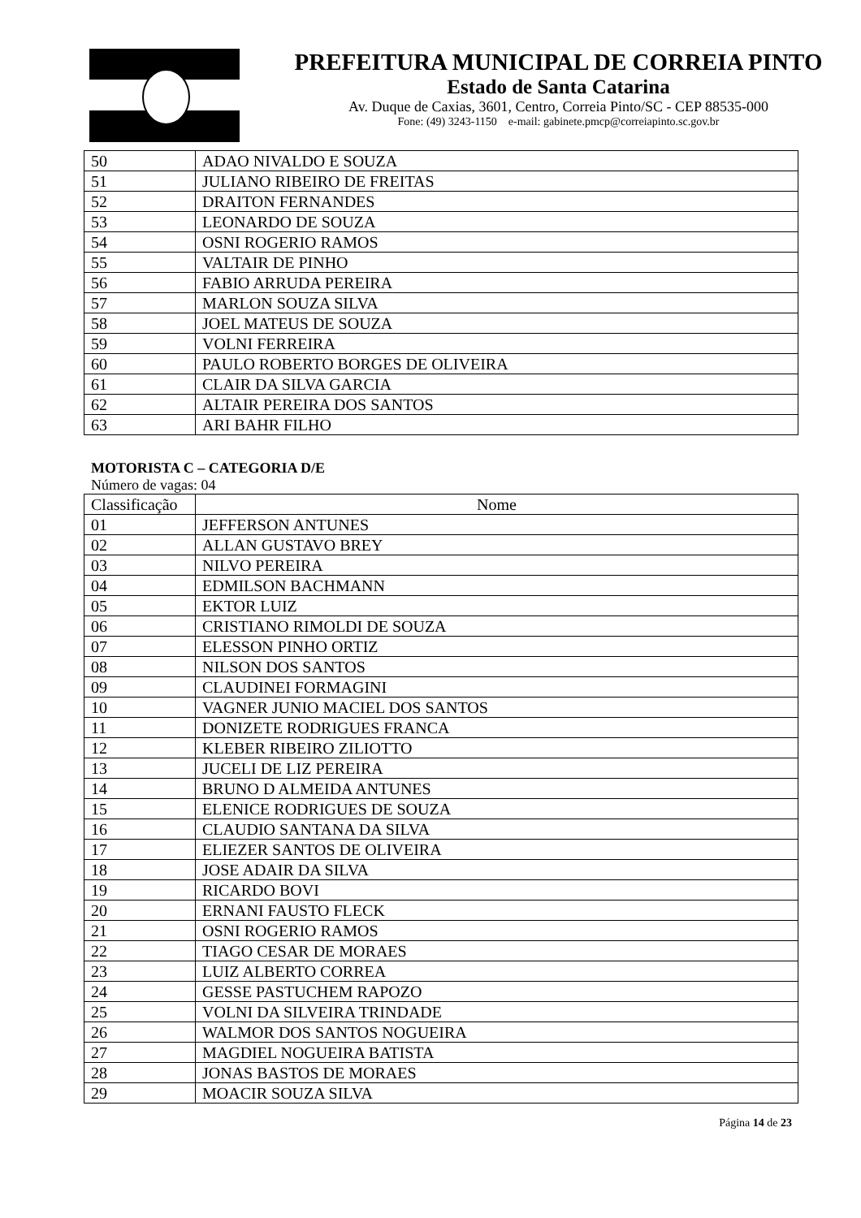PREFEITURA MUNICIPAL DE CORREIA PINTO
Estado de Santa Catarina
Av. Duque de Caxias, 3601, Centro, Correia Pinto/SC - CEP 88535-000
Fone: (49) 3243-1150 e-mail: gabinete.pmcp@correiapinto.sc.gov.br
| 50 | ADAO NIVALDO E SOUZA |
| 51 | JULIANO RIBEIRO DE FREITAS |
| 52 | DRAITON FERNANDES |
| 53 | LEONARDO DE SOUZA |
| 54 | OSNI ROGERIO RAMOS |
| 55 | VALTAIR DE PINHO |
| 56 | FABIO ARRUDA PEREIRA |
| 57 | MARLON SOUZA SILVA |
| 58 | JOEL MATEUS DE SOUZA |
| 59 | VOLNI FERREIRA |
| 60 | PAULO ROBERTO BORGES DE OLIVEIRA |
| 61 | CLAIR DA SILVA GARCIA |
| 62 | ALTAIR PEREIRA DOS SANTOS |
| 63 | ARI BAHR FILHO |
MOTORISTA C – CATEGORIA D/E
Número de vagas: 04
| Classificação | Nome |
| --- | --- |
| 01 | JEFFERSON ANTUNES |
| 02 | ALLAN GUSTAVO BREY |
| 03 | NILVO PEREIRA |
| 04 | EDMILSON BACHMANN |
| 05 | EKTOR LUIZ |
| 06 | CRISTIANO RIMOLDI DE SOUZA |
| 07 | ELESSON PINHO ORTIZ |
| 08 | NILSON DOS SANTOS |
| 09 | CLAUDINEI FORMAGINI |
| 10 | VAGNER JUNIO MACIEL DOS SANTOS |
| 11 | DONIZETE RODRIGUES FRANCA |
| 12 | KLEBER RIBEIRO ZILIOTTO |
| 13 | JUCELI DE LIZ PEREIRA |
| 14 | BRUNO D ALMEIDA ANTUNES |
| 15 | ELENICE RODRIGUES DE SOUZA |
| 16 | CLAUDIO SANTANA DA SILVA |
| 17 | ELIEZER SANTOS DE OLIVEIRA |
| 18 | JOSE ADAIR DA SILVA |
| 19 | RICARDO BOVI |
| 20 | ERNANI FAUSTO FLECK |
| 21 | OSNI ROGERIO RAMOS |
| 22 | TIAGO CESAR DE MORAES |
| 23 | LUIZ ALBERTO CORREA |
| 24 | GESSE PASTUCHEM RAPOZO |
| 25 | VOLNI DA SILVEIRA TRINDADE |
| 26 | WALMOR DOS SANTOS NOGUEIRA |
| 27 | MAGDIEL NOGUEIRA BATISTA |
| 28 | JONAS BASTOS DE MORAES |
| 29 | MOACIR SOUZA SILVA |
Página 14 de 23